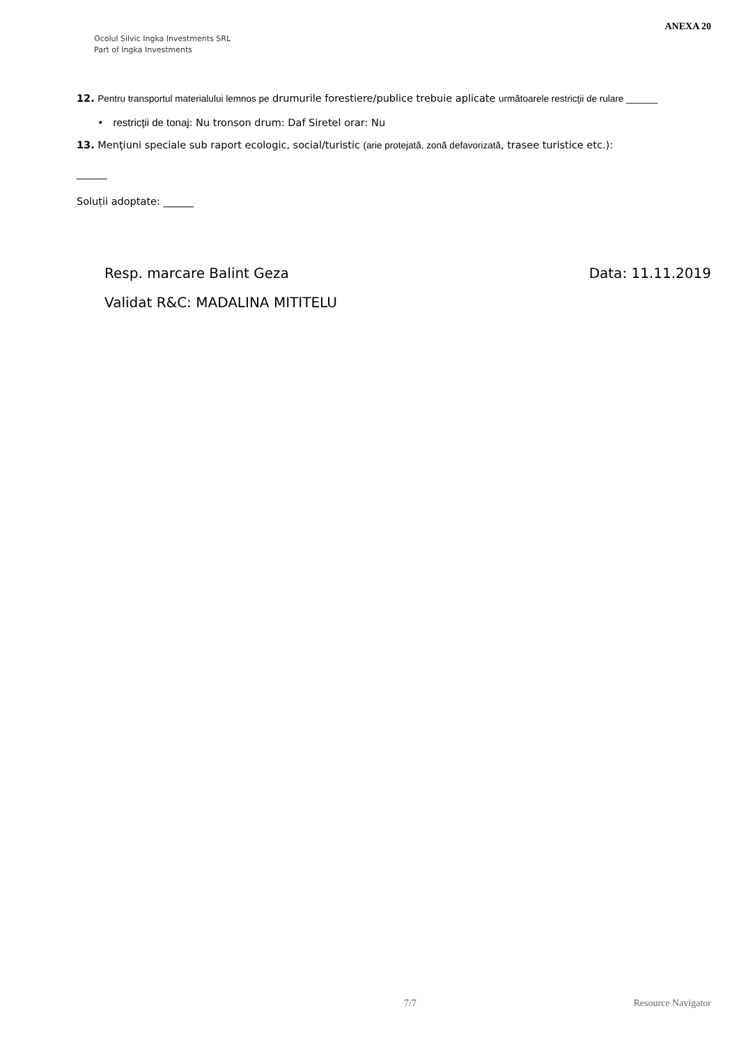Ocolul Silvic Ingka Investments SRL
Part of Ingka Investments
ANEXA 20
12. Pentru transportul materialului lemnos pe drumurile forestiere/publice trebuie aplicate următoarele restricţii de rulare ______
• restricţii de tonaj: Nu tronson drum: Daf Siretel orar: Nu
13. Menţiuni speciale sub raport ecologic, social/turistic (arie protejată, zonă defavorizată, trasee turistice etc.):
______
Soluții adoptate: ______
Resp. marcare Balint Geza Data: 11.11.2019
Validat R&C: MADALINA MITITELU
7/7 Resource Navigator